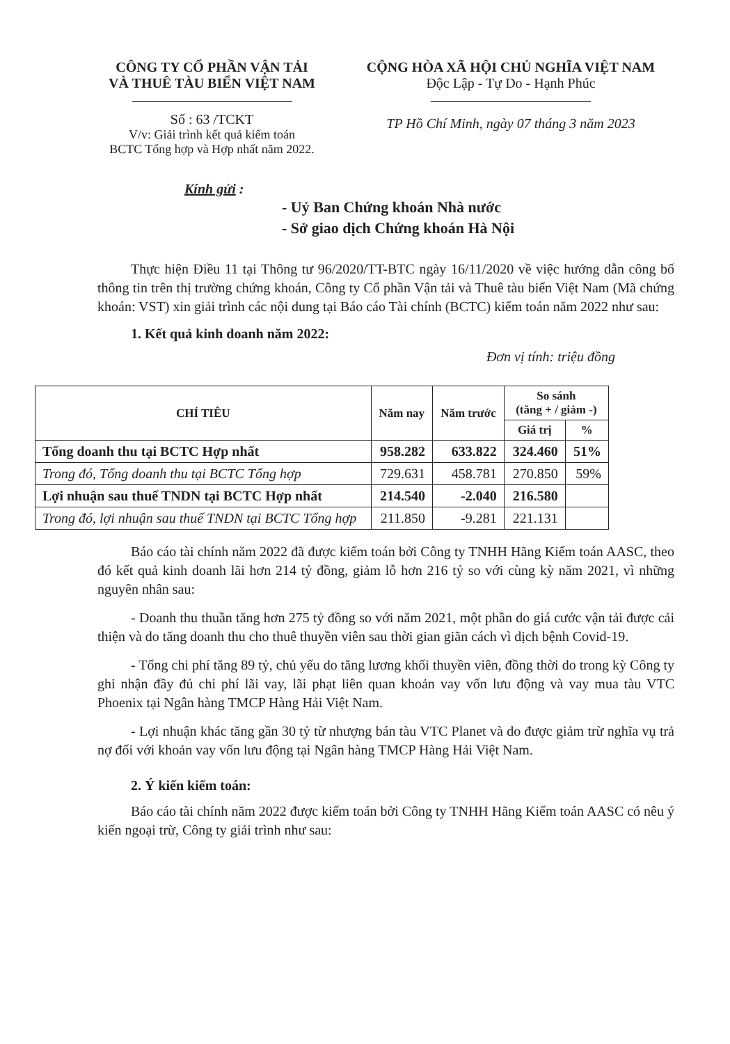CÔNG TY CỔ PHẦN VẬN TẢI
VÀ THUÊ TÀU BIỂN VIỆT NAM
Số : 63 /TCKT
V/v: Giải trình kết quả kiểm toán
BCTC Tổng hợp và Hợp nhất năm 2022.
CỘNG HÒA XÃ HỘI CHỦ NGHĨA VIỆT NAM
Độc Lập - Tự Do - Hạnh Phúc
TP Hồ Chí Minh, ngày 07 tháng 3 năm 2023
Kính gửi :
- Uỷ Ban Chứng khoán Nhà nước
- Sở giao dịch Chứng khoán Hà Nội
Thực hiện Điều 11 tại Thông tư 96/2020/TT-BTC ngày 16/11/2020 về việc hướng dẫn công bố thông tin trên thị trường chứng khoán, Công ty Cổ phần Vận tải và Thuê tàu biển Việt Nam (Mã chứng khoán: VST) xin giải trình các nội dung tại Báo cáo Tài chính (BCTC) kiểm toán năm 2022 như sau:
1. Kết quả kinh doanh năm 2022:
Đơn vị tính: triệu đồng
| CHỈ TIÊU | Năm nay | Năm trước | So sánh (tăng + / giảm -) | |
| --- | --- | --- | --- | --- |
| | | | Giá trị | % |
| Tổng doanh thu tại BCTC Hợp nhất | 958.282 | 633.822 | 324.460 | 51% |
| Trong đó, Tổng doanh thu tại BCTC Tổng hợp | 729.631 | 458.781 | 270.850 | 59% |
| Lợi nhuận sau thuế TNDN tại BCTC Hợp nhất | 214.540 | -2.040 | 216.580 | |
| Trong đó, lợi nhuận sau thuế TNDN tại BCTC Tổng hợp | 211.850 | -9.281 | 221.131 | |
Báo cáo tài chính năm 2022 đã được kiểm toán bởi Công ty TNHH Hãng Kiểm toán AASC, theo đó kết quả kinh doanh lãi hơn 214 tỷ đồng, giảm lỗ hơn 216 tỷ so với cùng kỳ năm 2021, vì những nguyên nhân sau:
- Doanh thu thuần tăng hơn 275 tỷ đồng so với năm 2021, một phần do giá cước vận tải được cải thiện và do tăng doanh thu cho thuê thuyền viên sau thời gian giãn cách vì dịch bệnh Covid-19.
- Tổng chi phí tăng 89 tỷ, chủ yếu do tăng lương khối thuyền viên, đồng thời do trong kỳ Công ty ghi nhận đầy đủ chi phí lãi vay, lãi phạt liên quan khoản vay vốn lưu động và vay mua tàu VTC Phoenix tại Ngân hàng TMCP Hàng Hải Việt Nam.
- Lợi nhuận khác tăng gần 30 tỷ từ nhượng bán tàu VTC Planet và do được giảm trừ nghĩa vụ trả nợ đối với khoản vay vốn lưu động tại Ngân hàng TMCP Hàng Hải Việt Nam.
2. Ý kiến kiểm toán:
Báo cáo tài chính năm 2022 được kiểm toán bởi Công ty TNHH Hãng Kiểm toán AASC có nêu ý kiến ngoại trừ, Công ty giải trình như sau: